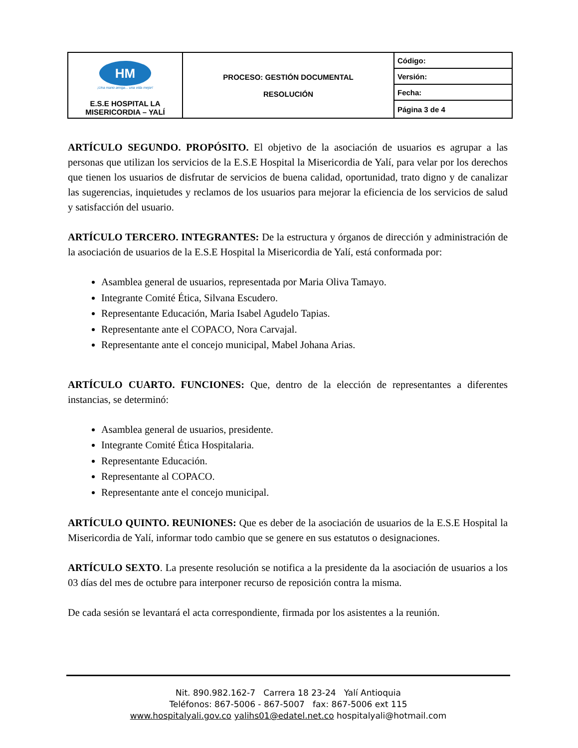| HM ¡Una mano amiga... una vida mejor! E.S.E HOSPITAL LA MISERICORDIA – YALÍ | PROCESO: GESTIÓN DOCUMENTAL RESOLUCIÓN | Código: |
| | | Versión: |
| | | Fecha: |
| | | Página 3 de 4 |
ARTÍCULO SEGUNDO. PROPÓSITO. El objetivo de la asociación de usuarios es agrupar a las personas que utilizan los servicios de la E.S.E Hospital la Misericordia de Yalí, para velar por los derechos que tienen los usuarios de disfrutar de servicios de buena calidad, oportunidad, trato digno y de canalizar las sugerencias, inquietudes y reclamos de los usuarios para mejorar la eficiencia de los servicios de salud y satisfacción del usuario.
ARTÍCULO TERCERO. INTEGRANTES: De la estructura y órganos de dirección y administración de la asociación de usuarios de la E.S.E Hospital la Misericordia de Yalí, está conformada por:
Asamblea general de usuarios, representada por Maria Oliva Tamayo.
Integrante Comité Ética, Silvana Escudero.
Representante Educación, Maria Isabel Agudelo Tapias.
Representante ante el COPACO, Nora Carvajal.
Representante ante el concejo municipal, Mabel Johana Arias.
ARTÍCULO CUARTO. FUNCIONES: Que, dentro de la elección de representantes a diferentes instancias, se determinó:
Asamblea general de usuarios, presidente.
Integrante Comité Ética Hospitalaria.
Representante Educación.
Representante al COPACO.
Representante ante el concejo municipal.
ARTÍCULO QUINTO. REUNIONES: Que es deber de la asociación de usuarios de la E.S.E Hospital la Misericordia de Yalí, informar todo cambio que se genere en sus estatutos o designaciones.
ARTÍCULO SEXTO. La presente resolución se notifica a la presidente da la asociación de usuarios a los 03 días del mes de octubre para interponer recurso de reposición contra la misma.
De cada sesión se levantará el acta correspondiente, firmada por los asistentes a la reunión.
Nit. 890.982.162-7 Carrera 18 23-24 Yalí Antioquia
Teléfonos: 867-5006 - 867-5007 fax: 867-5006 ext 115
www.hospitalyali.gov.co yalihs01@edatel.net.co hospitalyali@hotmail.com